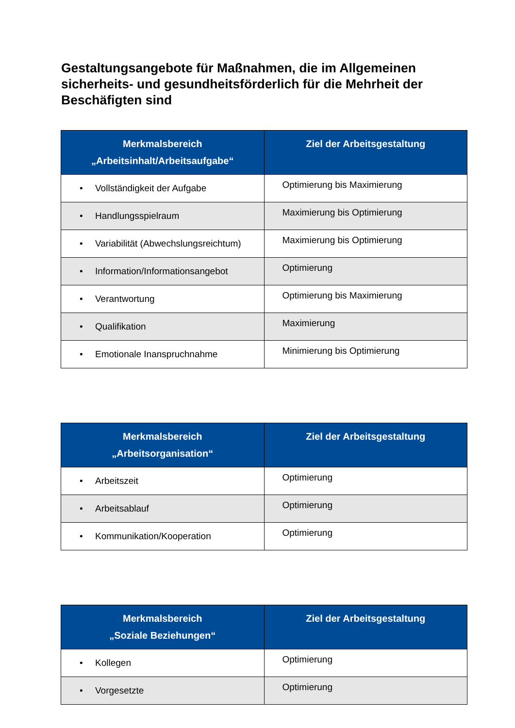Gestaltungsangebote für Maßnahmen, die im Allgemeinen sicherheits- und gesundheitsförderlich für die Mehrheit der Beschäfigten sind
| Merkmalsbereich „Arbeitsinhalt/Arbeitsaufgabe“ | Ziel der Arbeitsgestaltung |
| --- | --- |
| • Vollständigkeit der Aufgabe | Optimierung bis Maximierung |
| • Handlungsspielraum | Maximierung bis Optimierung |
| • Variabilität (Abwechslungsreichtum) | Maximierung bis Optimierung |
| • Information/Informationsangebot | Optimierung |
| • Verantwortung | Optimierung bis Maximierung |
| • Qualifikation | Maximierung |
| • Emotionale Inanspruchnahme | Minimierung bis Optimierung |
| Merkmalsbereich „Arbeitsorganisation“ | Ziel der Arbeitsgestaltung |
| --- | --- |
| • Arbeitszeit | Optimierung |
| • Arbeitsablauf | Optimierung |
| • Kommunikation/Kooperation | Optimierung |
| Merkmalsbereich „Soziale Beziehungen“ | Ziel der Arbeitsgestaltung |
| --- | --- |
| • Kollegen | Optimierung |
| • Vorgesetzte | Optimierung |